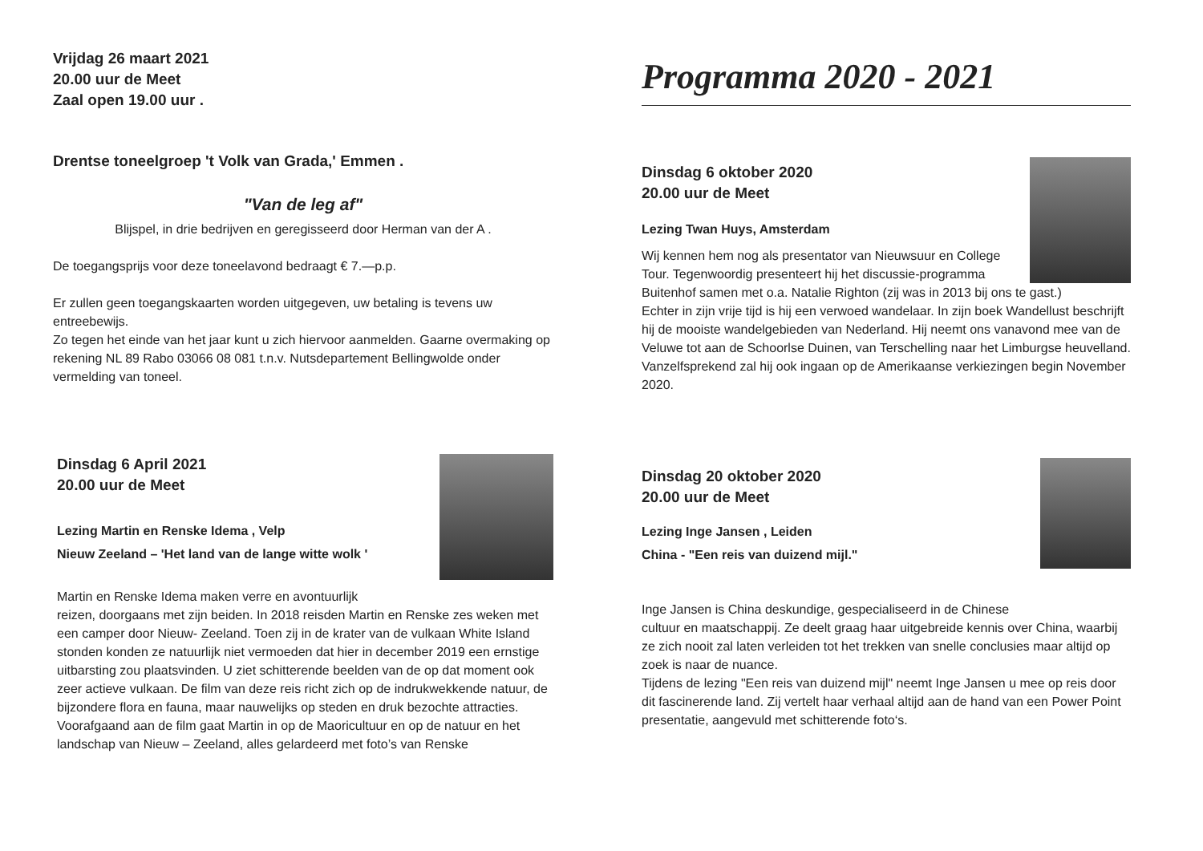Vrijdag 26 maart 2021
20.00 uur de Meet
Zaal open 19.00 uur .
Drentse toneelgroep 't Volk van Grada,' Emmen .
"Van de leg af"
Blijspel, in drie bedrijven en geregisseerd door Herman van der A .
De toegangsprijs voor deze toneelavond bedraagt € 7.—p.p.
Er zullen geen toegangskaarten worden uitgegeven, uw betaling is tevens uw entreebewijs.
Zo tegen het einde van het jaar kunt u zich hiervoor aanmelden. Gaarne overmaking op rekening NL 89 Rabo 03066 08 081 t.n.v. Nutsdepartement Bellingwolde onder vermelding van toneel.
Dinsdag 6 April 2021
20.00 uur de Meet
Lezing Martin en Renske Idema , Velp
Nieuw Zeeland – 'Het land van de lange witte wolk '
Martin en Renske Idema maken verre en avontuurlijk
reizen, doorgaans met zijn beiden. In 2018 reisden Martin en Renske zes weken met een camper door Nieuw- Zeeland. Toen zij in de krater van de vulkaan White Island stonden konden ze natuurlijk niet vermoeden dat hier in december 2019 een ernstige uitbarsting zou plaatsvinden. U ziet schitterende beelden van de op dat moment ook zeer actieve vulkaan. De film van deze reis richt zich op de indrukwekkende natuur, de bijzondere flora en fauna, maar nauwelijks op steden en druk bezochte attracties.
Voorafgaand aan de film gaat Martin in op de Maoricultuur en op de natuur en het landschap van Nieuw – Zeeland, alles gelardeerd met foto’s van Renske
Programma 2020 - 2021
Dinsdag 6 oktober 2020
20.00 uur de Meet
Lezing Twan Huys, Amsterdam
Wij kennen hem nog als presentator van Nieuwsuur en College Tour. Tegenwoordig presenteert hij het discussie-programma Buitenhof samen met o.a. Natalie Righton (zij was in 2013 bij ons te gast.)
Echter in zijn vrije tijd is hij een verwoed wandelaar. In zijn boek Wandellust beschrijft hij de mooiste wandelgebieden van Nederland. Hij neemt ons vanavond mee van de Veluwe tot aan de Schoorlse Duinen, van Terschelling naar het Limburgse heuvelland.
Vanzelfsprekend zal hij ook ingaan op de Amerikaanse verkiezingen begin November 2020.
Dinsdag 20 oktober 2020
20.00 uur de Meet
Lezing Inge Jansen , Leiden
China - "Een reis van duizend mijl."
Inge Jansen is China deskundige, gespecialiseerd in de Chinese
cultuur en maatschappij. Ze deelt graag haar uitgebreide kennis over China, waarbij ze zich nooit zal laten verleiden tot het trekken van snelle conclusies maar altijd op zoek is naar de nuance.
Tijdens de lezing "Een reis van duizend mijl" neemt Inge Jansen u mee op reis door dit fascinerende land. Zij vertelt haar verhaal altijd aan de hand van een Power Point presentatie, aangevuld met schitterende foto‘s.